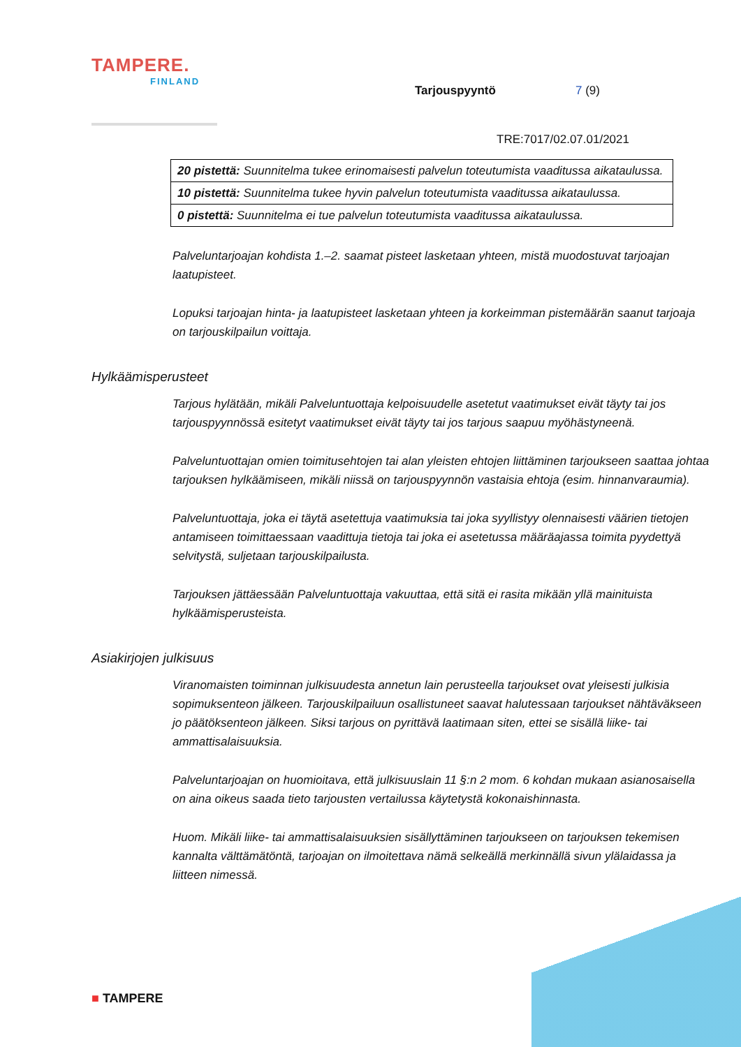TAMPERE.
FINLAND
Tarjouspyyntö 7 (9)
TRE:7017/02.07.01/2021
| 20 pistettä: Suunnitelma tukee erinomaisesti palvelun toteutumista vaaditussa aikataulussa. |
| 10 pistettä: Suunnitelma tukee hyvin palvelun toteutumista vaaditussa aikataulussa. |
| 0 pistettä: Suunnitelma ei tue palvelun toteutumista vaaditussa aikataulussa. |
Palveluntarjoajan kohdista 1.–2. saamat pisteet lasketaan yhteen, mistä muodostuvat tarjoajan laatupisteet.
Lopuksi tarjoajan hinta- ja laatupisteet lasketaan yhteen ja korkeimman pistemäärän saanut tarjoaja on tarjouskilpailun voittaja.
Hylkäämisperusteet
Tarjous hylätään, mikäli Palveluntuottaja kelpoisuudelle asetetut vaatimukset eivät täyty tai jos tarjouspyynnössä esitetyt vaatimukset eivät täyty tai jos tarjous saapuu myöhästyneenä.
Palveluntuottajan omien toimitusehtojen tai alan yleisten ehtojen liittäminen tarjoukseen saattaa johtaa tarjouksen hylkäämiseen, mikäli niissä on tarjouspyynnön vastaisia ehtoja (esim. hinnanvaraumia).
Palveluntuottaja, joka ei täytä asetettuja vaatimuksia tai joka syyllistyy olennaisesti väärien tietojen antamiseen toimittaessaan vaadittuja tietoja tai joka ei asetetussa määräajassa toimita pyydettyä selvitystä, suljetaan tarjouskilpailusta.
Tarjouksen jättäessään Palveluntuottaja vakuuttaa, että sitä ei rasita mikään yllä mainituista hylkäämisperusteista.
Asiakirjojen julkisuus
Viranomaisten toiminnan julkisuudesta annetun lain perusteella tarjoukset ovat yleisesti julkisia sopimuksenteon jälkeen. Tarjouskilpailuun osallistuneet saavat halutessaan tarjoukset nähtäväkseen jo päätöksenteon jälkeen. Siksi tarjous on pyrittävä laatimaan siten, ettei se sisällä liike- tai ammattisalaisuuksia.
Palveluntarjoajan on huomioitava, että julkisuuslain 11 §:n 2 mom. 6 kohdan mukaan asianosaisella on aina oikeus saada tieto tarjousten vertailussa käytetystä kokonaishinnasta.
Huom. Mikäli liike- tai ammattisalaisuuksien sisällyttäminen tarjoukseen on tarjouksen tekemisen kannalta välttämätöntä, tarjoajan on ilmoitettava nämä selkeällä merkinnällä sivun ylälaidassa ja liitteen nimessä.
■ TAMPERE